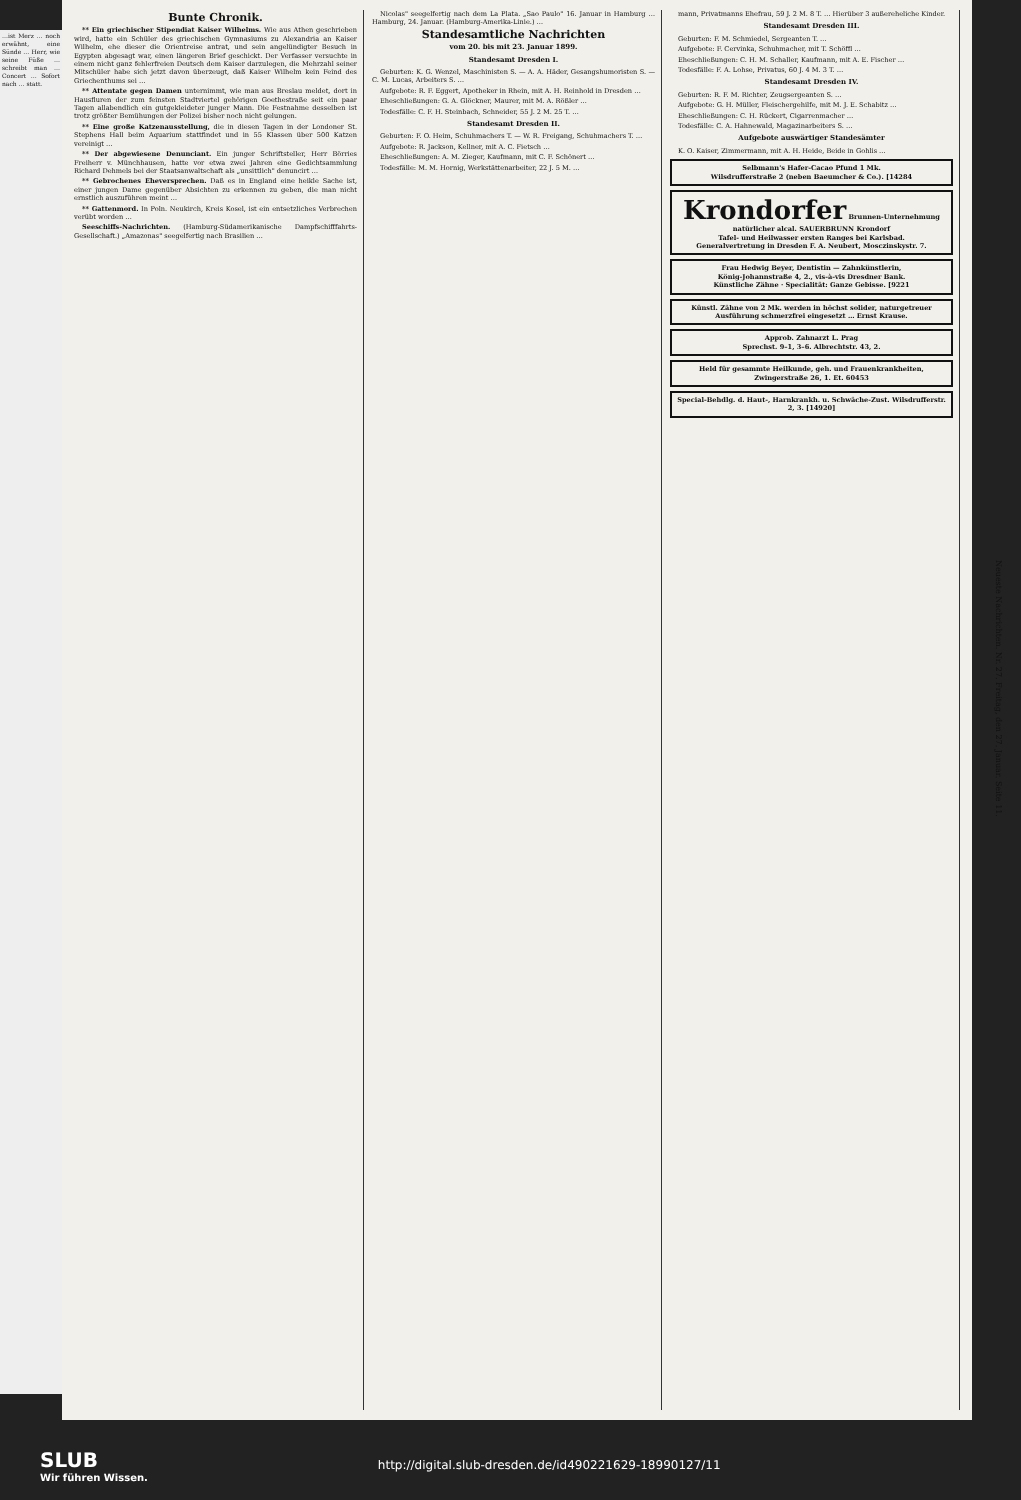…ist Merz … noch erwähnt, eine Sünde … Herr, wie seine Füße … schreibt man … Concert … Sofort nach … statt.
Bunte Chronik.
** Ein griechischer Stipendiat Kaiser Wilhelms. Wie aus Athen geschrieben wird, hatte ein Schüler des griechischen Gymnasiums zu Alexandria an Kaiser Wilhelm, ehe dieser die Orientreise antrat, und sein angelündigter Besuch in Egypten abgesagt war, einen längeren Brief geschickt. Der Verfasser versuchte in einem nicht ganz fehlerfreien Deutsch dem Kaiser darzulegen, die Mehrzahl seiner Mitschüler habe sich jetzt davon überzeugt, daß Kaiser Wilhelm kein Feind des Griechenthums sei …
** Attentate gegen Damen unternimmt, wie man aus Breslau meldet, dort in Hausfluren der zum feinsten Stadtviertel gehörigen Goethestraße seit ein paar Tagen allabendlich ein gutgekleideter junger Mann. Die Festnahme desselben ist trotz größter Bemühungen der Polizei bisher noch nicht gelungen.
** Eine große Katzenausstellung, die in diesen Tagen in der Londoner St. Stephens Hall beim Aquarium stattfindet und in 55 Klassen über 500 Katzen vereinigt …
** Der abgewiesene Denunciant. Ein junger Schriftsteller, Herr Börries Freiherr v. Münchhausen, hatte vor etwa zwei Jahren eine Gedichtsammlung Richard Dehmels bei der Staatsanwaltschaft als „unsittlich" denuncirt …
** Gebrochenes Eheversprechen. Daß es in England eine heikle Sache ist, einer jungen Dame gegenüber Absichten zu erkennen zu geben, die man nicht ernstlich auszuführen meint …
** Gattenmord. In Poln. Neukirch, Kreis Kosel, ist ein entsetzliches Verbrechen verübt worden …
Seeschiffs-Nachrichten. (Hamburg-Südamerikanische Dampfschifffahrts-Gesellschaft.) „Amazonas" seegelfertig nach Brasilien …
Nicolas" seegelfertig nach dem La Plata. „Sao Paulo" 16. Januar in Hamburg … Hamburg, 24. Januar. (Hamburg-Amerika-Linie.) …
Standesamtliche Nachrichten
vom 20. bis mit 23. Januar 1899.
Standesamt Dresden I.
Geburten: K. G. Wenzel, Maschinisten S. — A. A. Häder, Gesangshumoristen S. — C. M. Lucas, Arbeiters S. …
Aufgebote: R. F. Eggert, Apotheker in Rhein, mit A. H. Reinhold in Dresden …
Eheschließungen: G. A. Glöckner, Maurer, mit M. A. Rößler …
Todesfälle: C. F. H. Steinbach, Schneider, 55 J. 2 M. 25 T. …
Standesamt Dresden II.
Geburten: F. O. Heim, Schuhmachers T. — W. R. Freigang, Schuhmachers T. …
Aufgebote: R. Jackson, Kellner, mit A. C. Fietsch …
Eheschließungen: A. M. Zieger, Kaufmann, mit C. F. Schönert …
Todesfälle: M. M. Hornig, Werkstättenarbeiter, 22 J. 5 M. …
mann, Privatmanns Ehefrau, 59 J. 2 M. 8 T. … Hierüber 3 außereheliche Kinder.
Standesamt Dresden III.
Geburten: F. M. Schmiedel, Sergeanten T. …
Aufgebote: F. Cervinka, Schuhmacher, mit T. Schöffl …
Eheschließungen: C. H. M. Schaller, Kaufmann, mit A. E. Fischer …
Todesfälle: F. A. Lohse, Privatus, 60 J. 4 M. 3 T. …
Standesamt Dresden IV.
Geburten: R. F. M. Richter, Zeugsergeanten S. …
Aufgebote: G. H. Müller, Fleischergehilfe, mit M. J. E. Schabitz …
Eheschließungen: C. H. Rückert, Cigarrenmacher …
Todesfälle: C. A. Hahnewald, Magazinarbeiters S. …
Aufgebote auswärtiger Standesämter
K. O. Kaiser, Zimmermann, mit A. H. Heide, Beide in Gohlis …
Selbmann's Hafer-Cacao Pfund 1 Mk.
Wilsdrufferstraße 2 (neben Baeumcher & Co.). [14284
Krondorfer Brunnen-Unternehmung
natürlicher alcal. SAUERBRUNN Krondorf
Tafel- und Heilwasser ersten Ranges bei Karlsbad.
Generalvertretung in Dresden F. A. Neubert, Mosczinskystr. 7.
Frau Hedwig Beyer, Dentistin — Zahnkünstlerin,
König-Johannstraße 4, 2., vis-à-vis Dresdner Bank.
Künstliche Zähne · Specialität: Ganze Gebisse. [9221
Künstl. Zähne von 2 Mk. werden in höchst solider, naturgetreuer Ausführung schmerzfrei eingesetzt … Ernst Krause.
Approb. Zahnarzt L. Prag
Sprechst. 9–1, 3–6. Albrechtstr. 43, 2.
Held für gesammte Heilkunde, geh. und Frauenkrankheiten, Zwingerstraße 26, 1. Et. 60453
Special-Behdlg. d. Haut-, Harnkrankh. u. Schwäche-Zust. Wilsdrufferstr. 2, 3. [14920]
Neueste Nachrichten. Nr. 27. Freitag, den 27. Januar. Seite 11.
SLUB
Wir führen Wissen.
http://digital.slub-dresden.de/id490221629-18990127/11